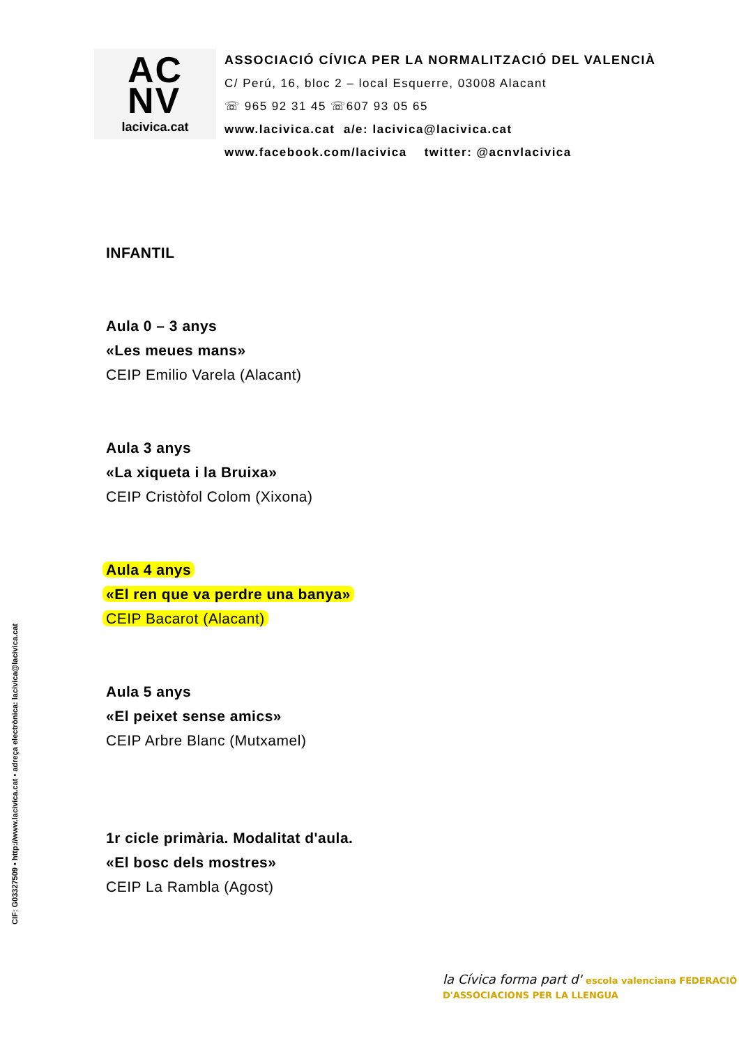AC
NV
lacivica.cat
ASSOCIACIÓ CÍVICA PER LA NORMALITZACIÓ DEL VALENCIÀ
C/ Perú, 16, bloc 2 – local Esquerre, 03008 Alacant
☏ 965 92 31 45 ☏607 93 05 65
www.lacivica.cat a/e: lacivica@lacivica.cat
www.facebook.com/lacivica twitter: @acnvlacivica
INFANTIL
Aula 0 – 3 anys
«Les meues mans»
CEIP Emilio Varela (Alacant)
Aula 3 anys
«La xiqueta i la Bruixa»
CEIP Cristòfol Colom (Xixona)
Aula 4 anys
«El ren que va perdre una banya»
CEIP Bacarot (Alacant)
Aula 5 anys
«El peixet sense amics»
CEIP Arbre Blanc (Mutxamel)
1r cicle primària. Modalitat d'aula.
«El bosc dels mostres»
CEIP La Rambla (Agost)
CIF: G03327509 • http://www.lacivica.cat • adreça electrònica: lacivica@lacivica.cat
la Cívica forma part d' escola valenciana FEDERACIÓ D'ASSOCIACIONS PER LA LLENGUA